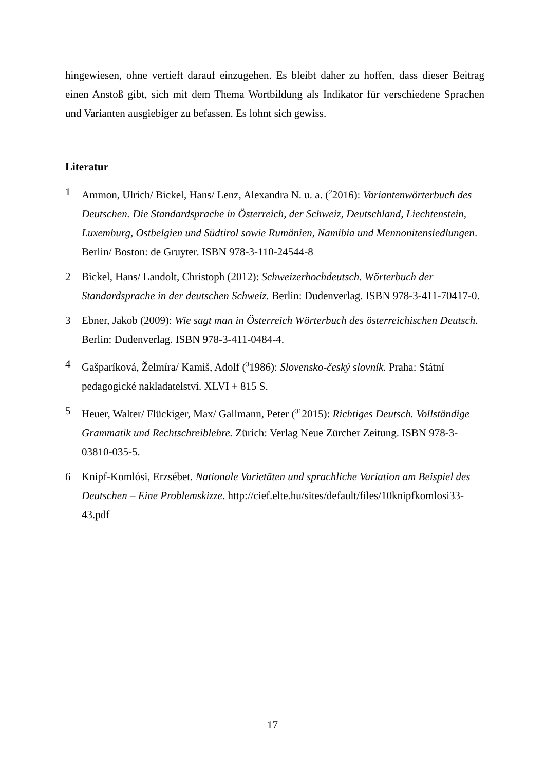hingewiesen, ohne vertieft darauf einzugehen. Es bleibt daher zu hoffen, dass dieser Beitrag einen Anstoß gibt, sich mit dem Thema Wortbildung als Indikator für verschiedene Sprachen und Varianten ausgiebiger zu befassen. Es lohnt sich gewiss.
Literatur
1 Ammon, Ulrich/ Bickel, Hans/ Lenz, Alexandra N. u. a. (<sup>2</sup>2016): Variantenwörterbuch des Deutschen. Die Standardsprache in Österreich, der Schweiz, Deutschland, Liechtenstein, Luxemburg, Ostbelgien und Südtirol sowie Rumänien, Namibia und Mennonitensiedlungen. Berlin/ Boston: de Gruyter. ISBN 978-3-110-24544-8
2 Bickel, Hans/ Landolt, Christoph (2012): Schweizerhochdeutsch. Wörterbuch der Standardsprache in der deutschen Schweiz. Berlin: Dudenverlag. ISBN 978-3-411-70417-0.
3 Ebner, Jakob (2009): Wie sagt man in Österreich Wörterbuch des österreichischen Deutsch. Berlin: Dudenverlag. ISBN 978-3-411-0484-4.
4 Gašparíková, Želmíra/ Kamiš, Adolf (<sup>3</sup>1986): Slovensko-český slovník. Praha: Státní pedagogické nakladatelství. XLVI + 815 S.
5 Heuer, Walter/ Flückiger, Max/ Gallmann, Peter (<sup>31</sup>2015): Richtiges Deutsch. Vollständige Grammatik und Rechtschreiblehre. Zürich: Verlag Neue Zürcher Zeitung. ISBN 978-3-03810-035-5.
6 Knipf-Komlósi, Erzsébet. Nationale Varietäten und sprachliche Variation am Beispiel des Deutschen – Eine Problemskizze. http://cief.elte.hu/sites/default/files/10knipfkomlosi33-43.pdf
17